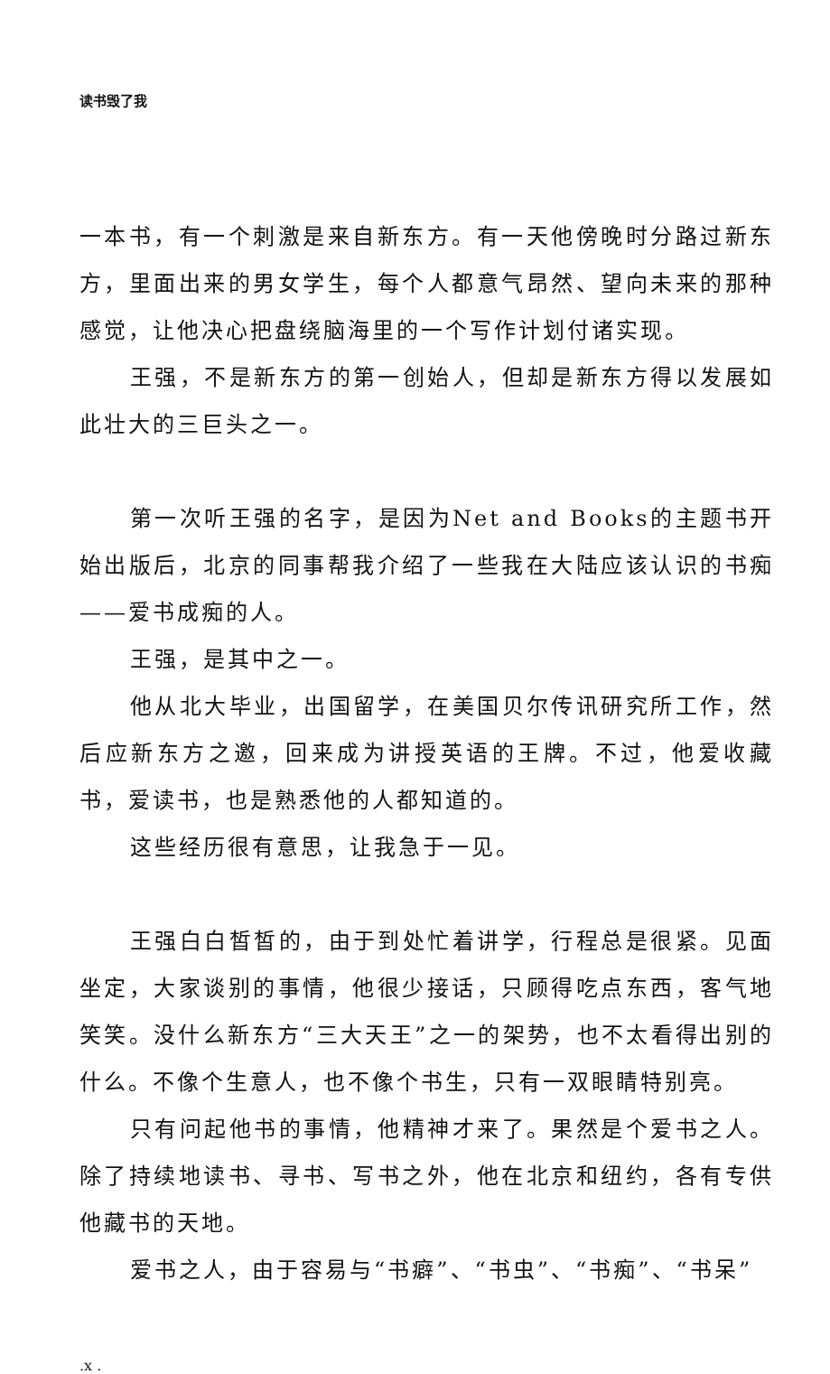读书毁了我
一本书，有一个刺激是来自新东方。有一天他傍晚时分路过新东方，里面出来的男女学生，每个人都意气昂然、望向未来的那种感觉，让他决心把盘绕脑海里的一个写作计划付诸实现。
王强，不是新东方的第一创始人，但却是新东方得以发展如此壮大的三巨头之一。
第一次听王强的名字，是因为Net and Books的主题书开始出版后，北京的同事帮我介绍了一些我在大陆应该认识的书痴——爱书成痴的人。
王强，是其中之一。
他从北大毕业，出国留学，在美国贝尔传讯研究所工作，然后应新东方之邀，回来成为讲授英语的王牌。不过，他爱收藏书，爱读书，也是熟悉他的人都知道的。
这些经历很有意思，让我急于一见。
王强白白皙皙的，由于到处忙着讲学，行程总是很紧。见面坐定，大家谈别的事情，他很少接话，只顾得吃点东西，客气地笑笑。没什么新东方“三大天王”之一的架势，也不太看得出别的什么。不像个生意人，也不像个书生，只有一双眼睛特别亮。
只有问起他书的事情，他精神才来了。果然是个爱书之人。除了持续地读书、寻书、写书之外，他在北京和纽约，各有专供他藏书的天地。
爱书之人，由于容易与“书癖”、“书虫”、“书痴”、“书呆”
.x .